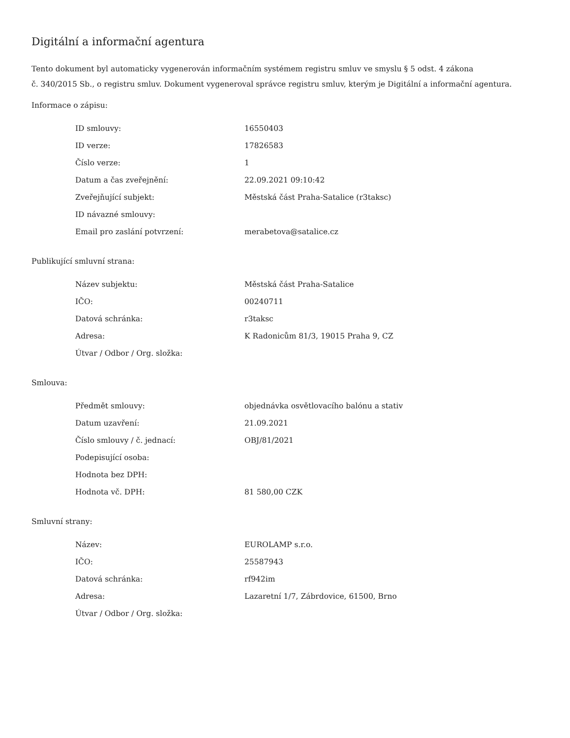Digitální a informační agentura
Tento dokument byl automaticky vygenerován informačním systémem registru smluv ve smyslu § 5 odst. 4 zákona
č. 340/2015 Sb., o registru smluv. Dokument vygeneroval správce registru smluv, kterým je Digitální a informační agentura.
Informace o zápisu:
| ID smlouvy: | 16550403 |
| ID verze: | 17826583 |
| Číslo verze: | 1 |
| Datum a čas zveřejnění: | 22.09.2021 09:10:42 |
| Zveřejňující subjekt: | Městská část Praha-Satalice (r3taksc) |
| ID návazné smlouvy: | |
| Email pro zaslání potvrzení: | merabetova@satalice.cz |
Publikující smluvní strana:
| Název subjektu: | Městská část Praha-Satalice |
| IČO: | 00240711 |
| Datová schránka: | r3taksc |
| Adresa: | K Radonicům 81/3, 19015 Praha 9, CZ |
| Útvar / Odbor / Org. složka: | |
Smlouva:
| Předmět smlouvy: | objednávka osvětlovacího balónu a stativ |
| Datum uzavření: | 21.09.2021 |
| Číslo smlouvy / č. jednací: | OBJ/81/2021 |
| Podepisující osoba: | |
| Hodnota bez DPH: | |
| Hodnota vč. DPH: | 81 580,00 CZK |
Smluvní strany:
| Název: | EUROLAMP s.r.o. |
| IČO: | 25587943 |
| Datová schránka: | rf942im |
| Adresa: | Lazaretní 1/7, Zábrdovice, 61500, Brno |
| Útvar / Odbor / Org. složka: | |